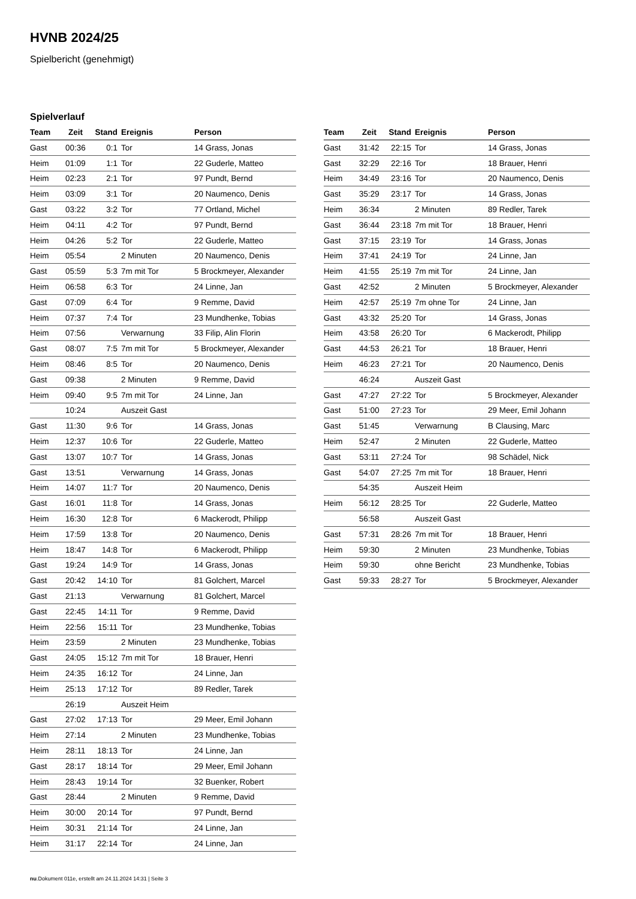HVNB 2024/25
Spielbericht (genehmigt)
Spielverlauf
| Team | Zeit | Stand | Ereignis | Person |
| --- | --- | --- | --- | --- |
| Gast | 00:36 | 0:1 | Tor | 14 Grass, Jonas |
| Heim | 01:09 | 1:1 | Tor | 22 Guderle, Matteo |
| Heim | 02:23 | 2:1 | Tor | 97 Pundt, Bernd |
| Heim | 03:09 | 3:1 | Tor | 20 Naumenco, Denis |
| Gast | 03:22 | 3:2 | Tor | 77 Ortland, Michel |
| Heim | 04:11 | 4:2 | Tor | 97 Pundt, Bernd |
| Heim | 04:26 | 5:2 | Tor | 22 Guderle, Matteo |
| Heim | 05:54 | | 2 Minuten | 20 Naumenco, Denis |
| Gast | 05:59 | 5:3 | 7m mit Tor | 5 Brockmeyer, Alexander |
| Heim | 06:58 | 6:3 | Tor | 24 Linne, Jan |
| Gast | 07:09 | 6:4 | Tor | 9 Remme, David |
| Heim | 07:37 | 7:4 | Tor | 23 Mundhenke, Tobias |
| Heim | 07:56 | | Verwarnung | 33 Filip, Alin Florin |
| Gast | 08:07 | 7:5 | 7m mit Tor | 5 Brockmeyer, Alexander |
| Heim | 08:46 | 8:5 | Tor | 20 Naumenco, Denis |
| Gast | 09:38 | | 2 Minuten | 9 Remme, David |
| Heim | 09:40 | 9:5 | 7m mit Tor | 24 Linne, Jan |
| | 10:24 | | Auszeit Gast | |
| Gast | 11:30 | 9:6 | Tor | 14 Grass, Jonas |
| Heim | 12:37 | 10:6 | Tor | 22 Guderle, Matteo |
| Gast | 13:07 | 10:7 | Tor | 14 Grass, Jonas |
| Gast | 13:51 | | Verwarnung | 14 Grass, Jonas |
| Heim | 14:07 | 11:7 | Tor | 20 Naumenco, Denis |
| Gast | 16:01 | 11:8 | Tor | 14 Grass, Jonas |
| Heim | 16:30 | 12:8 | Tor | 6 Mackerodt, Philipp |
| Heim | 17:59 | 13:8 | Tor | 20 Naumenco, Denis |
| Heim | 18:47 | 14:8 | Tor | 6 Mackerodt, Philipp |
| Gast | 19:24 | 14:9 | Tor | 14 Grass, Jonas |
| Gast | 20:42 | 14:10 | Tor | 81 Golchert, Marcel |
| Gast | 21:13 | | Verwarnung | 81 Golchert, Marcel |
| Gast | 22:45 | 14:11 | Tor | 9 Remme, David |
| Heim | 22:56 | 15:11 | Tor | 23 Mundhenke, Tobias |
| Heim | 23:59 | | 2 Minuten | 23 Mundhenke, Tobias |
| Gast | 24:05 | 15:12 | 7m mit Tor | 18 Brauer, Henri |
| Heim | 24:35 | 16:12 | Tor | 24 Linne, Jan |
| Heim | 25:13 | 17:12 | Tor | 89 Redler, Tarek |
| | 26:19 | | Auszeit Heim | |
| Gast | 27:02 | 17:13 | Tor | 29 Meer, Emil Johann |
| Heim | 27:14 | | 2 Minuten | 23 Mundhenke, Tobias |
| Heim | 28:11 | 18:13 | Tor | 24 Linne, Jan |
| Gast | 28:17 | 18:14 | Tor | 29 Meer, Emil Johann |
| Heim | 28:43 | 19:14 | Tor | 32 Buenker, Robert |
| Gast | 28:44 | | 2 Minuten | 9 Remme, David |
| Heim | 30:00 | 20:14 | Tor | 97 Pundt, Bernd |
| Heim | 30:31 | 21:14 | Tor | 24 Linne, Jan |
| Heim | 31:17 | 22:14 | Tor | 24 Linne, Jan |
| Team | Zeit | Stand | Ereignis | Person |
| --- | --- | --- | --- | --- |
| Gast | 31:42 | 22:15 | Tor | 14 Grass, Jonas |
| Gast | 32:29 | 22:16 | Tor | 18 Brauer, Henri |
| Heim | 34:49 | 23:16 | Tor | 20 Naumenco, Denis |
| Gast | 35:29 | 23:17 | Tor | 14 Grass, Jonas |
| Heim | 36:34 | | 2 Minuten | 89 Redler, Tarek |
| Gast | 36:44 | 23:18 | 7m mit Tor | 18 Brauer, Henri |
| Gast | 37:15 | 23:19 | Tor | 14 Grass, Jonas |
| Heim | 37:41 | 24:19 | Tor | 24 Linne, Jan |
| Heim | 41:55 | 25:19 | 7m mit Tor | 24 Linne, Jan |
| Gast | 42:52 | | 2 Minuten | 5 Brockmeyer, Alexander |
| Heim | 42:57 | 25:19 | 7m ohne Tor | 24 Linne, Jan |
| Gast | 43:32 | 25:20 | Tor | 14 Grass, Jonas |
| Heim | 43:58 | 26:20 | Tor | 6 Mackerodt, Philipp |
| Gast | 44:53 | 26:21 | Tor | 18 Brauer, Henri |
| Heim | 46:23 | 27:21 | Tor | 20 Naumenco, Denis |
| | 46:24 | | Auszeit Gast | |
| Gast | 47:27 | 27:22 | Tor | 5 Brockmeyer, Alexander |
| Gast | 51:00 | 27:23 | Tor | 29 Meer, Emil Johann |
| Gast | 51:45 | | Verwarnung | B Clausing, Marc |
| Heim | 52:47 | | 2 Minuten | 22 Guderle, Matteo |
| Gast | 53:11 | 27:24 | Tor | 98 Schädel, Nick |
| Gast | 54:07 | 27:25 | 7m mit Tor | 18 Brauer, Henri |
| | 54:35 | | Auszeit Heim | |
| Heim | 56:12 | 28:25 | Tor | 22 Guderle, Matteo |
| | 56:58 | | Auszeit Gast | |
| Gast | 57:31 | 28:26 | 7m mit Tor | 18 Brauer, Henri |
| Heim | 59:30 | | 2 Minuten | 23 Mundhenke, Tobias |
| Heim | 59:30 | | ohne Bericht | 23 Mundhenke, Tobias |
| Gast | 59:33 | 28:27 | Tor | 5 Brockmeyer, Alexander |
nu.Dokument 011e, erstellt am 24.11.2024 14:31 | Seite 3